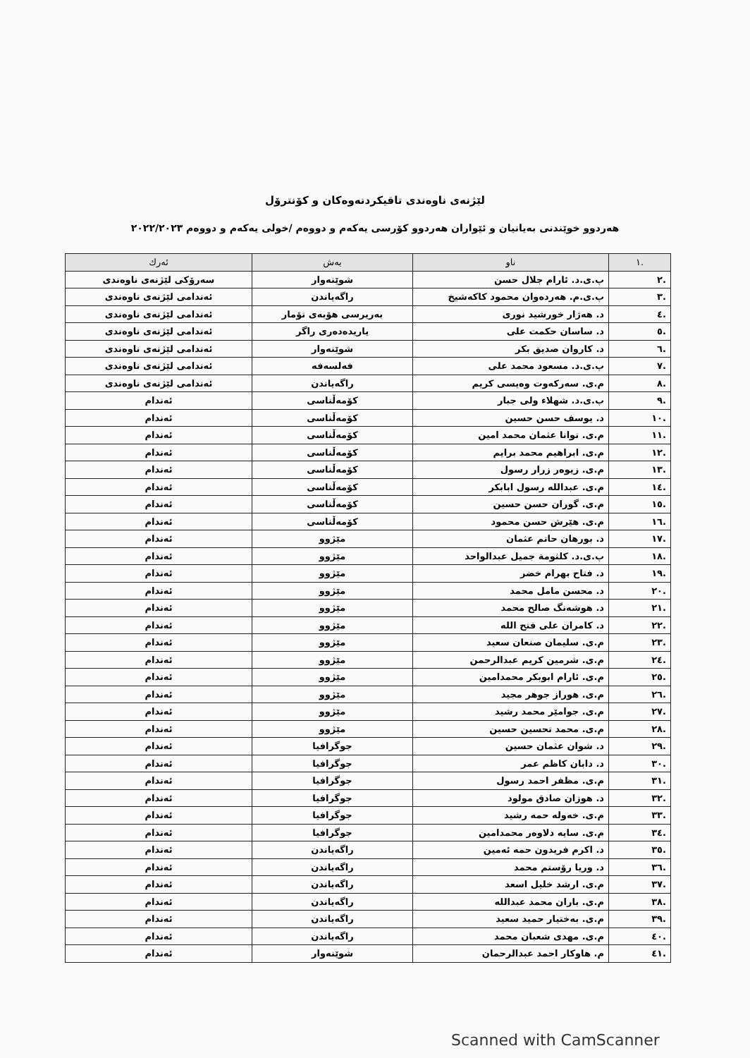لێژنەی ناوەندی تاقیکردنەوەکان و کۆنترۆل
هەردوو خوێندنی بەیانیان و ئێواران هەردوو کۆرسی یەکەم و دووەم /خولی یەکەم و دووەم ٢٠٢٢/٢٠٢٣
| .١ | ناو | بەش | ئەرك |
| --- | --- | --- | --- |
| .٢ | پ.ی.د. ئارام جلال حسن | شوێنەوار | سەرۆکی لێژنەی ناوەندی |
| .٣ | پ.ی.م. هەردەوان محمود کاکەشیخ | راگەیاندن | ئەندامی لێژنەی ناوەندی |
| .٤ | د. هەژار خورشید نوری | بەریرسی هۆبەی تۆمار | ئەندامی لێژنەی ناوەندی |
| .٥ | د. ساسان حکمت علی | یاریدەدەری راگر | ئەندامی لێژنەی ناوەندی |
| .٦ | د. کاروان صدیق بکر | شوێنەوار | ئەندامی لێژنەی ناوەندی |
| .٧ | پ.ی.د. مسعود محمد علی | فەلسەفە | ئەندامی لێژنەی ناوەندی |
| .٨ | م.ی. سەرکەوت وەیسی کریم | راگەیاندن | ئەندامی لێژنەی ناوەندی |
| .٩ | پ.ی.د. شهلاء ولی جبار | کۆمەڵناسی | ئەندام |
| .١٠ | د. یوسف حسن حسین | کۆمەڵناسی | ئەندام |
| .١١ | م.ی. توانا عثمان محمد امین | کۆمەڵناسی | ئەندام |
| .١٢ | م.ی. ابراهیم محمد برایم | کۆمەڵناسی | ئەندام |
| .١٣ | م.ی. زیوەر زرار رسول | کۆمەڵناسی | ئەندام |
| .١٤ | م.ی. عبدالله رسول ابابکر | کۆمەڵناسی | ئەندام |
| .١٥ | م.ی. گوران حسن حسین | کۆمەڵناسی | ئەندام |
| .١٦ | م.ی. هێرش حسن محمود | کۆمەڵناسی | ئەندام |
| .١٧ | د. بورهان حاتم عثمان | مێژوو | ئەندام |
| .١٨ | پ.ی.د. کلثومة جمیل عبدالواحد | مێژوو | ئەندام |
| .١٩ | د. فتاح بهرام خضر | مێژوو | ئەندام |
| .٢٠ | د. محسن مامل محمد | مێژوو | ئەندام |
| .٢١ | د. هوشەنگ صالح محمد | مێژوو | ئەندام |
| .٢٢ | د. کامران علی فتح الله | مێژوو | ئەندام |
| .٢٣ | م.ی. سلیمان صنعان سعید | مێژوو | ئەندام |
| .٢٤ | م.ی. شرمین کریم عبدالرحمن | مێژوو | ئەندام |
| .٢٥ | م.ی. ئارام ابوبکر محمدامین | مێژوو | ئەندام |
| .٢٦ | م.ی. هوراز جوهر مجید | مێژوو | ئەندام |
| .٢٧ | م.ی. جوامێر محمد رشید | مێژوو | ئەندام |
| .٢٨ | م.ی. محمد تحسین حسین | مێژوو | ئەندام |
| .٢٩ | د. شوان عثمان حسین | جوگرافیا | ئەندام |
| .٣٠ | د. دابان کاظم عمر | جوگرافیا | ئەندام |
| .٣١ | م.ی. مظفر احمد رسول | جوگرافیا | ئەندام |
| .٣٢ | د. هوزان صادق مولود | جوگرافیا | ئەندام |
| .٣٣ | م.ی. خەولە حمه رشید | جوگرافیا | ئەندام |
| .٣٤ | م.ی. سایە دلاوەر محمدامین | جوگرافیا | ئەندام |
| .٣٥ | د. اکرم فریدون حمه ئەمین | راگەیاندن | ئەندام |
| .٣٦ | د. وریا رۆستم محمد | راگەیاندن | ئەندام |
| .٣٧ | م.ی. ارشد خلیل اسعد | راگەیاندن | ئەندام |
| .٣٨ | م.ی. باران محمد عبدالله | راگەیاندن | ئەندام |
| .٣٩ | م.ی. بەختیار حمید سعید | راگەیاندن | ئەندام |
| .٤٠ | م.ی. مهدی شعبان محمد | راگەیاندن | ئەندام |
| .٤١ | م. هاوکار احمد عبدالرحمان | شوێنەوار | ئەندام |
Scanned with CamScanner